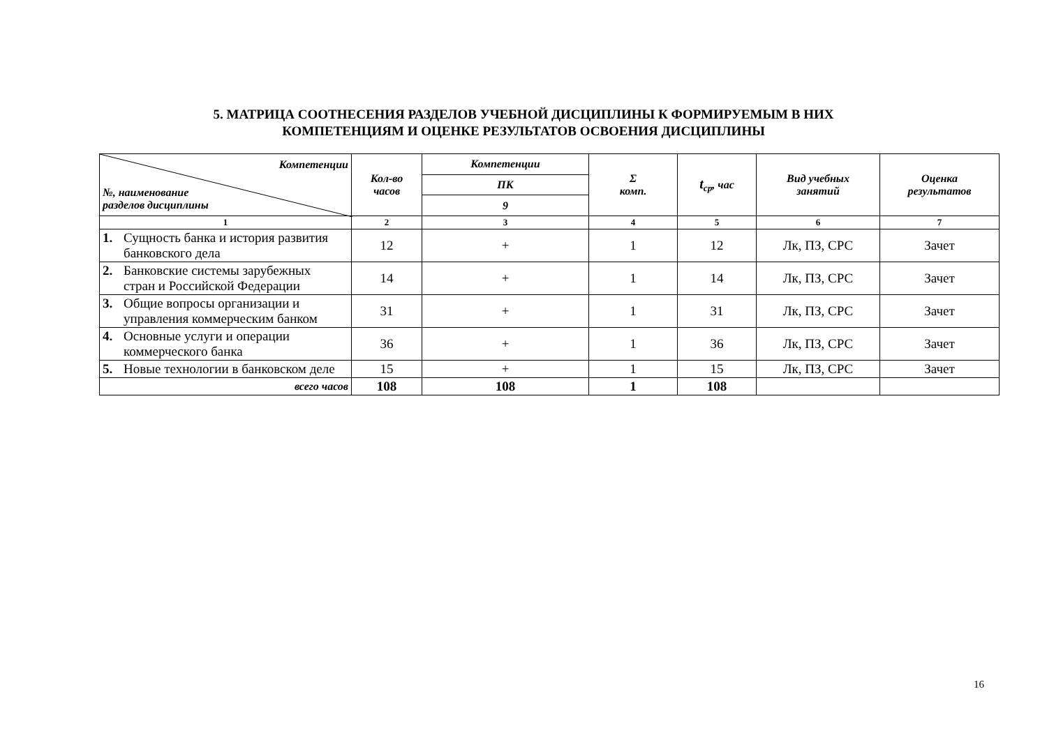5. МАТРИЦА СООТНЕСЕНИЯ РАЗДЕЛОВ УЧЕБНОЙ ДИСЦИПЛИНЫ К ФОРМИРУЕМЫМ В НИХ
КОМПЕТЕНЦИЯМ И ОЦЕНКЕ РЕЗУЛЬТАТОВ ОСВОЕНИЯ ДИСЦИПЛИНЫ
| Компетенции №, наименование разделов дисциплины | Кол-во часов | Компетенции | Σ комп. | t<sub>ср</sub>, час | Вид учебных занятий | Оценка результатов |
| --- | --- | --- | --- | --- | --- | --- |
| | | ПК | | | | |
| | | 9 | | | | |
| 1 | 2 | 3 | 4 | 5 | 6 | 7 |
| 1. Сущность банка и история развития банковского дела | 12 | + | 1 | 12 | Лк, ПЗ, СРС | Зачет |
| 2. Банковские системы зарубежных стран и Российской Федерации | 14 | + | 1 | 14 | Лк, ПЗ, СРС | Зачет |
| 3. Общие вопросы организации и управления коммерческим банком | 31 | + | 1 | 31 | Лк, ПЗ, СРС | Зачет |
| 4. Основные услуги и операции коммерческого банка | 36 | + | 1 | 36 | Лк, ПЗ, СРС | Зачет |
| 5. Новые технологии в банковском деле | 15 | + | 1 | 15 | Лк, ПЗ, СРС | Зачет |
| всего часов | 108 | 108 | 1 | 108 | | |
16